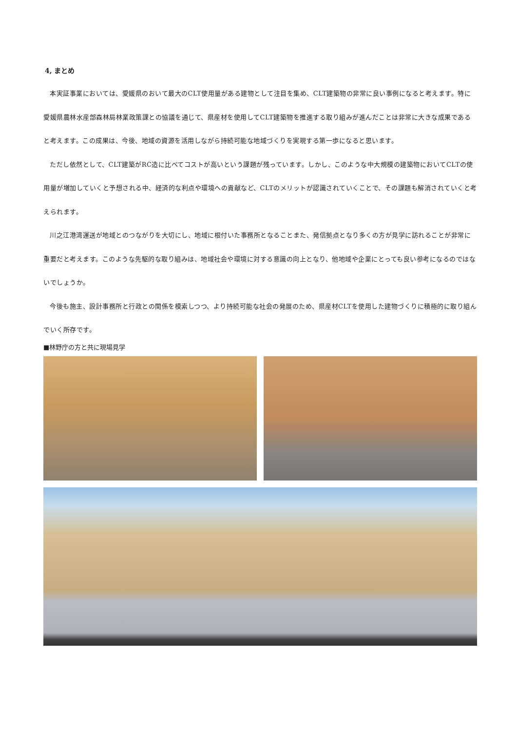4, まとめ
本実証事業においては、愛媛県のおいて最大のCLT使用量がある建物として注目を集め、CLT建築物の非常に良い事例になると考えます。特に愛媛県農林水産部森林局林業政策課との協議を通じて、県産材を使用してCLT建築物を推進する取り組みが進んだことは非常に大きな成果であると考えます。この成果は、今後、地域の資源を活用しながら持続可能な地域づくりを実現する第一歩になると思います。
ただし依然として、CLT建築がRC造に比べてコストが高いという課題が残っています。しかし、このような中大規模の建築物においてCLTの使用量が増加していくと予想される中、経済的な利点や環境への貢献など、CLTのメリットが認識されていくことで、その課題も解消されていくと考えられます。
川之江港湾運送が地域とのつながりを大切にし、地域に根付いた事務所となることまた、発信拠点となり多くの方が見学に訪れることが非常に重要だと考えます。このような先駆的な取り組みは、地域社会や環境に対する意識の向上となり、他地域や企業にとっても良い参考になるのではないでしょうか。
今後も施主、設計事務所と行政との関係を模索しつつ、より持続可能な社会の発展のため、県産材CLTを使用した建物づくりに積極的に取り組んでいく所存です。
■林野庁の方と共に現場見学